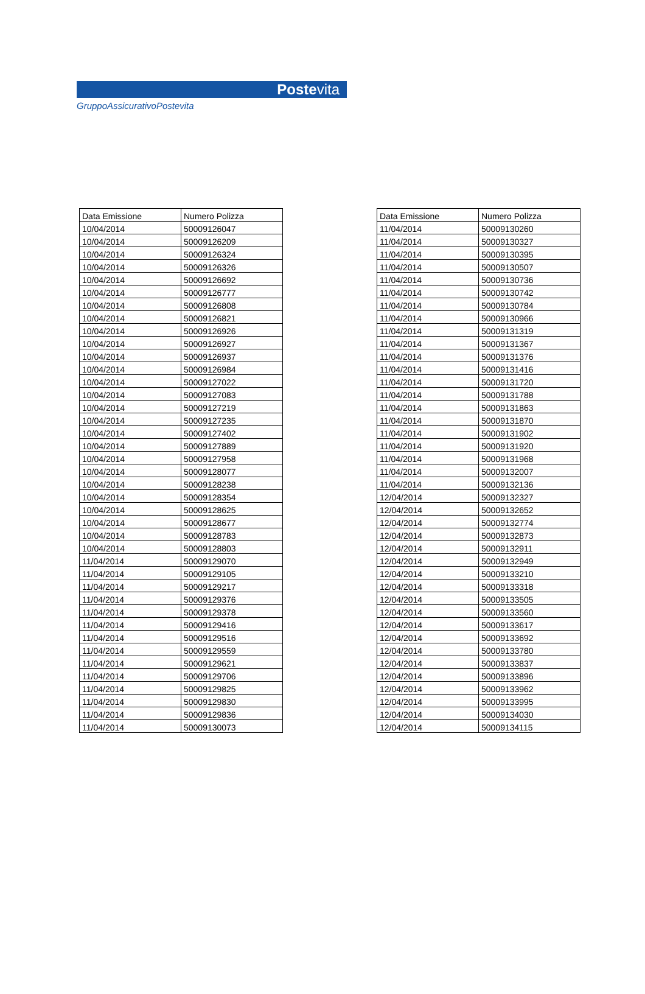Postevita
GruppoAssicurativoPostevita
| Data Emissione | Numero Polizza |
| --- | --- |
| 10/04/2014 | 50009126047 |
| 10/04/2014 | 50009126209 |
| 10/04/2014 | 50009126324 |
| 10/04/2014 | 50009126326 |
| 10/04/2014 | 50009126692 |
| 10/04/2014 | 50009126777 |
| 10/04/2014 | 50009126808 |
| 10/04/2014 | 50009126821 |
| 10/04/2014 | 50009126926 |
| 10/04/2014 | 50009126927 |
| 10/04/2014 | 50009126937 |
| 10/04/2014 | 50009126984 |
| 10/04/2014 | 50009127022 |
| 10/04/2014 | 50009127083 |
| 10/04/2014 | 50009127219 |
| 10/04/2014 | 50009127235 |
| 10/04/2014 | 50009127402 |
| 10/04/2014 | 50009127889 |
| 10/04/2014 | 50009127958 |
| 10/04/2014 | 50009128077 |
| 10/04/2014 | 50009128238 |
| 10/04/2014 | 50009128354 |
| 10/04/2014 | 50009128625 |
| 10/04/2014 | 50009128677 |
| 10/04/2014 | 50009128783 |
| 10/04/2014 | 50009128803 |
| 11/04/2014 | 50009129070 |
| 11/04/2014 | 50009129105 |
| 11/04/2014 | 50009129217 |
| 11/04/2014 | 50009129376 |
| 11/04/2014 | 50009129378 |
| 11/04/2014 | 50009129416 |
| 11/04/2014 | 50009129516 |
| 11/04/2014 | 50009129559 |
| 11/04/2014 | 50009129621 |
| 11/04/2014 | 50009129706 |
| 11/04/2014 | 50009129825 |
| 11/04/2014 | 50009129830 |
| 11/04/2014 | 50009129836 |
| 11/04/2014 | 50009130073 |
| Data Emissione | Numero Polizza |
| --- | --- |
| 11/04/2014 | 50009130260 |
| 11/04/2014 | 50009130327 |
| 11/04/2014 | 50009130395 |
| 11/04/2014 | 50009130507 |
| 11/04/2014 | 50009130736 |
| 11/04/2014 | 50009130742 |
| 11/04/2014 | 50009130784 |
| 11/04/2014 | 50009130966 |
| 11/04/2014 | 50009131319 |
| 11/04/2014 | 50009131367 |
| 11/04/2014 | 50009131376 |
| 11/04/2014 | 50009131416 |
| 11/04/2014 | 50009131720 |
| 11/04/2014 | 50009131788 |
| 11/04/2014 | 50009131863 |
| 11/04/2014 | 50009131870 |
| 11/04/2014 | 50009131902 |
| 11/04/2014 | 50009131920 |
| 11/04/2014 | 50009131968 |
| 11/04/2014 | 50009132007 |
| 11/04/2014 | 50009132136 |
| 12/04/2014 | 50009132327 |
| 12/04/2014 | 50009132652 |
| 12/04/2014 | 50009132774 |
| 12/04/2014 | 50009132873 |
| 12/04/2014 | 50009132911 |
| 12/04/2014 | 50009132949 |
| 12/04/2014 | 50009133210 |
| 12/04/2014 | 50009133318 |
| 12/04/2014 | 50009133505 |
| 12/04/2014 | 50009133560 |
| 12/04/2014 | 50009133617 |
| 12/04/2014 | 50009133692 |
| 12/04/2014 | 50009133780 |
| 12/04/2014 | 50009133837 |
| 12/04/2014 | 50009133896 |
| 12/04/2014 | 50009133962 |
| 12/04/2014 | 50009133995 |
| 12/04/2014 | 50009134030 |
| 12/04/2014 | 50009134115 |